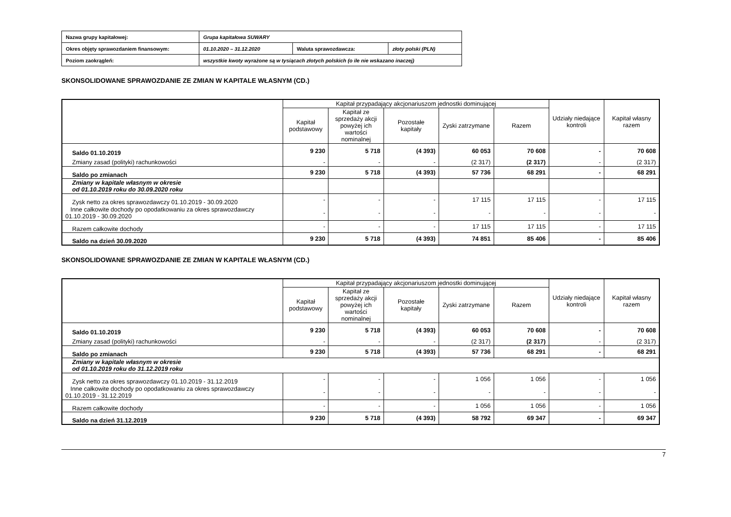| Nazwa grupy kapitałowej: | Grupa kapitałowa SUWARY | | |
| Okres objęty sprawozdaniem finansowym: | 01.10.2020 – 31.12.2020 | Waluta sprawozdawcza: | złoty polski (PLN) |
| Poziom zaokrągleń: | wszystkie kwoty wyrażone są w tysiącach złotych polskich (o ile nie wskazano inaczej) | | |
SKONSOLIDOWANE SPRAWOZDANIE ZE ZMIAN W KAPITALE WŁASNYM (CD.)
| | Kapitał przypadający akcjonariuszom jednostki dominującej | | | | | Udziały niedające kontroli | Kapitał własny razem |
| --- | --- | --- | --- | --- | --- | --- | --- |
| | Kapitał podstawowy | Kapitał ze sprzedaży akcji powyżej ich wartości nominalnej | Pozostałe kapitały | Zyski zatrzymane | Razem | | |
| Saldo 01.10.2019 | 9 230 | 5 718 | (4 393) | 60 053 | 70 608 | - | 70 608 |
| Zmiany zasad (polityki) rachunkowości | - | - | - | (2 317) | (2 317) | - | (2 317) |
| Saldo po zmianach | 9 230 | 5 718 | (4 393) | 57 736 | 68 291 | - | 68 291 |
| Zmiany w kapitale własnym w okresie od 01.10.2019 roku do 30.09.2020 roku | | | | | | | |
| Zysk netto za okres sprawozdawczy 01.10.2019 - 30.09.2020 | - | - | - | 17 115 | 17 115 | - | 17 115 |
| Inne całkowite dochody po opodatkowaniu za okres sprawozdawczy 01.10.2019 - 30.09.2020 | - | - | - | - | - | - | - |
| Razem całkowite dochody | - | - | - | 17 115 | 17 115 | - | 17 115 |
| Saldo na dzień 30.09.2020 | 9 230 | 5 718 | (4 393) | 74 851 | 85 406 | - | 85 406 |
SKONSOLIDOWANE SPRAWOZDANIE ZE ZMIAN W KAPITALE WŁASNYM (CD.)
| | Kapitał przypadający akcjonariuszom jednostki dominującej | | | | | Udziały niedające kontroli | Kapitał własny razem |
| --- | --- | --- | --- | --- | --- | --- | --- |
| | Kapitał podstawowy | Kapitał ze sprzedaży akcji powyżej ich wartości nominalnej | Pozostałe kapitały | Zyski zatrzymane | Razem | | |
| Saldo 01.10.2019 | 9 230 | 5 718 | (4 393) | 60 053 | 70 608 | - | 70 608 |
| Zmiany zasad (polityki) rachunkowości | - | - | - | (2 317) | (2 317) | - | (2 317) |
| Saldo po zmianach | 9 230 | 5 718 | (4 393) | 57 736 | 68 291 | - | 68 291 |
| Zmiany w kapitale własnym w okresie od 01.10.2019 roku do 31.12.2019 roku | | | | | | | |
| Zysk netto za okres sprawozdawczy 01.10.2019 - 31.12.2019 | - | - | - | 1 056 | 1 056 | - | 1 056 |
| Inne całkowite dochody po opodatkowaniu za okres sprawozdawczy 01.10.2019 - 31.12.2019 | - | - | - | - | - | - | - |
| Razem całkowite dochody | - | - | - | 1 056 | 1 056 | - | 1 056 |
| Saldo na dzień 31.12.2019 | 9 230 | 5 718 | (4 393) | 58 792 | 69 347 | - | 69 347 |
7